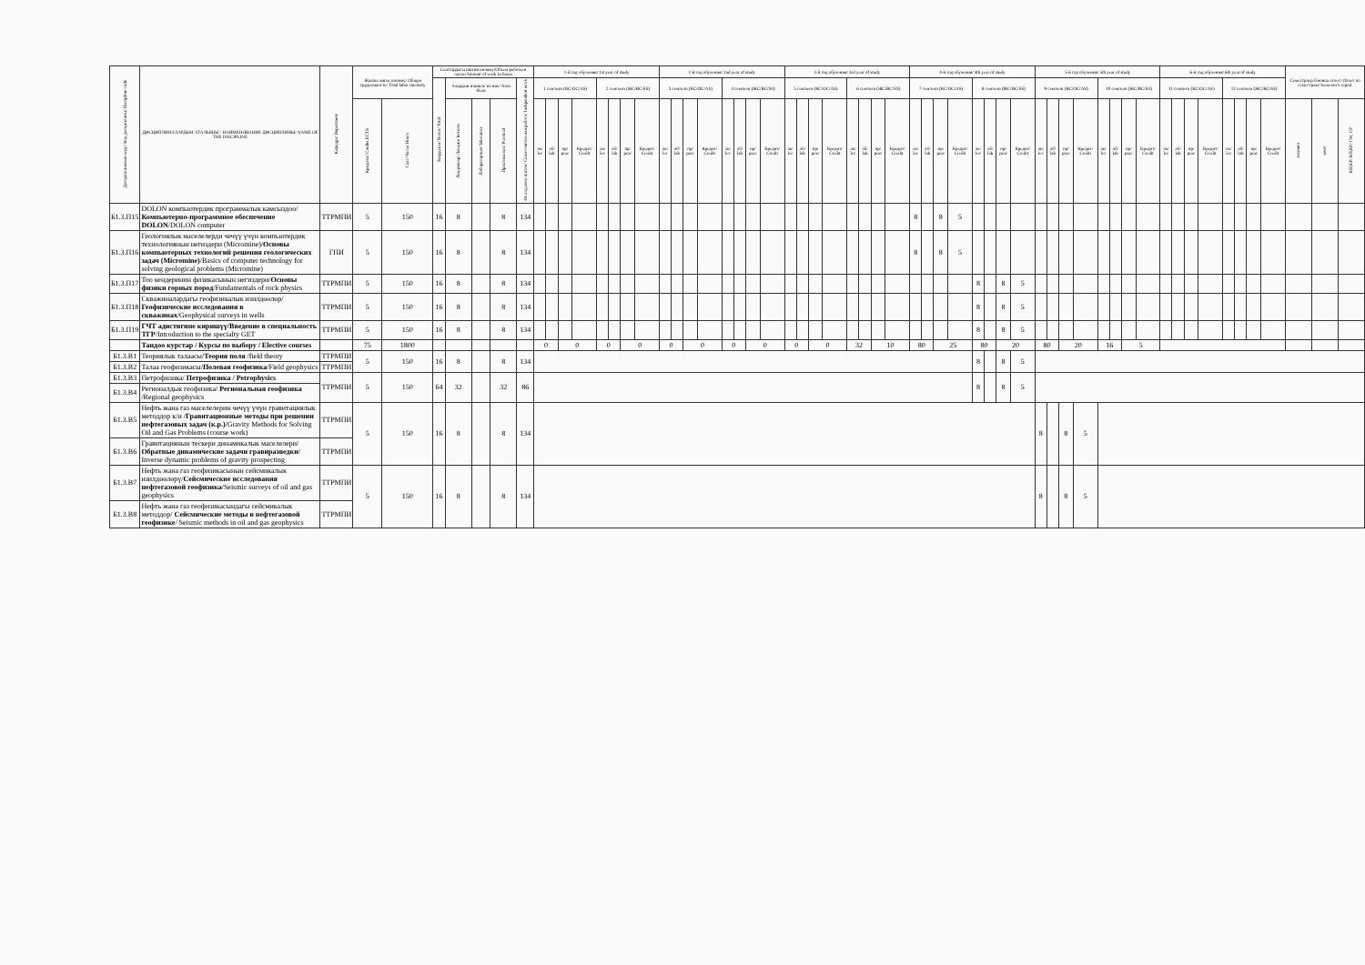| Дисциплинанын коду/ Код дисциплины/ Discipline code | ДИСЦИПЛИНАЛАРДЫН АТАЛЫШЫ / НАИМЕНОВАНИЕ ДИСЦИПЛИНЫ/ NAME OF THE DISCIPLINE | Кафедра/ Department | Жалпы эмгек көлөмү/ Общая трудоемкость/ Total labor intensity | | Сааттардагы иштин көлөмү/Объем работы в часах/Amount of work in hours | | | | | 1-й год обучения/ 1st year of study | | | | | | | | 2-й год обучения/ 2nd year of study | | | | | | | | 3-й год обучения/ 3rd year of study | | | | | | | | 4-й год обучения/ 4th year of study | | | | | | | | 5-й год обучения/ 5th year of study | | | | | | | | 6-й год обучения/ 6th year of study | | | | | | | | Семестрлер боюнча отчет/ Отчет по семестрам/ Semester's report | | |
| --- | --- | --- | --- | --- | --- | --- | --- | --- | --- | --- | --- | --- | --- | --- | --- | --- | --- | --- | --- | --- | --- | --- | --- | --- | --- | --- | --- | --- | --- | --- | --- | --- | --- | --- | --- | --- | --- | --- | --- | --- | --- | --- | --- | --- | --- | --- | --- | --- | --- | --- | --- | --- | --- | --- | --- | --- | --- | --- | --- | --- |
| | | | | | Баардыгы/ Всего/ Total | Алардын ичинен/ из них/ from them | | | Өз алдынча иштөө/ Самостоятельная работа/ Independent work | 1 сем/sem (КС/ОС/AS) | | | | 2 сем/sem (ЖС/ВС/SS) | | | | 3 сем/sem (КС/ОС/AS) | | | | 4 сем/sem (ЖС/ВС/SS) | | | | 5 сем/sem (КС/ОС/AS) | | | | 6 сем/sem (ЖС/ВС/SS) | | | | 7 сем/sem (КС/ОС/AS) | | | | 8 сем/sem (ЖС/ВС/SS) | | | | 9 сем/sem (КС/ОС/AS) | | | | 10 сем/sem (ЖС/ВС/SS) | | | | 11 сем/sem (КС/ОС/AS) | | | | 12 сем/sem (ЖС/ВС/SS) | | | | | | |
| | | | Кредиты/ Credits ECTS | Саат/ Часы/ Hours | | Лекциялар/ Лекции/ lectures | Лабораторные/ laboratory | Практикалык/ Practical | | лк/ lec | лб/ lab | пр/ prac | Кредит/ Credit | лк/ lec | лб/ lab | пр/ prac | Кредит/ Credit | лк/ lec | лб/ lab | пр/ prac | Кредит/ Credit | лк/ lec | лб/ lab | пр/ prac | Кредит/ Credit | лк/ lec | лб/ lab | пр/ prac | Кредит/ Credit | лк/ lec | лб/ lab | пр/ prac | Кредит/ Credit | лк/ lec | лб/ lab | пр/ prac | Кредит/ Credit | лк/ lec | лб/ lab | пр/ prac | Кредит/ Credit | лк/ lec | лб/ lab | пр/ prac | Кредит/ Credit | лк/ lec | лб/ lab | пр/ prac | Кредит/ Credit | лк/ lec | лб/ lab | пр/ prac | Кредит/ Credit | лк/ lec | лб/ lab | пр/ prac | Кредит/ Credit | экзамен | зачет | КП,КР/ КП,КР/ CW, CP |
| Б1.3.П15 | DOLON компьютердик программалык камсыздоо/ Компьютерно-программное обеспечение DOLON /DOLON computer | ТТРМПИ | 5 | 150 | 16 | 8 | | 8 | 134 | | | | | | | | | | | | | | | | | | | | | | | | | 8 | | 8 | 5 | | | | | | | | | | | | | | | | | | | | | | | |
| Б1.3.П16 | Геологиялык маселелерди чечүү үчүн компьютердик технологиянын негиздери (Micromine)/ Основы компьютерных технологий решения геологических задач (Micromine) /Basics of computer technology for solving geological problems (Micromine) | ГПИ | 5 | 150 | 16 | 8 | | 8 | 134 | | | | | | | | | | | | | | | | | | | | | | | | | 8 | | 8 | 5 | | | | | | | | | | | | | | | | | | | | | | | |
| Б1.3.П17 | Тоо кендеринин физикасынын негиздери/ Основы физики горных пород /Fundamentals of rock physics | ТТРМПИ | 5 | 150 | 16 | 8 | | 8 | 134 | | | | | | | | | | | | | | | | | | | | | | | | | | | | | 8 | | 8 | 5 | | | | | | | | | | | | | | | | | | | |
| Б1.3.П18 | Скважиналардагы геофизикалык изилдөөлөр/ Геофизические исследования в скважинах /Geophysical surveys in wells | ТТРМПИ | 5 | 150 | 16 | 8 | | 8 | 134 | | | | | | | | | | | | | | | | | | | | | | | | | | | | | 8 | | 8 | 5 | | | | | | | | | | | | | | | | | | | |
| Б1.3.П19 | ГЧТ адистигине киришүү/Введение в специальность ТГР /Introduction to the specialty GET | ТТРМПИ | 5 | 150 | 16 | 8 | | 8 | 134 | | | | | | | | | | | | | | | | | | | | | | | | | | | | | 8 | | 8 | 5 | | | | | | | | | | | | | | | | | | | |
| | Тандоо курстар / Курсы по выбору / Elective courses | | 75 | 1800 | | | | | | 0 | | 0 | | 0 | | 0 | | 0 | | 0 | | 0 | | 0 | | 0 | | 0 | | 32 | | 10 | | 80 | | 25 | | 80 | | 20 | | 80 | | 20 | | 16 | | 5 | | | | | | | | | | | | |
| Б1.3.В1 | Теориялык талаасы/ Теория поля /field theory | ТТРМПИ | 5 | 150 | 16 | 8 | | 8 | 134 | | | | | | | | | | | | | | | | | | | | | | | | | | | | | 8 | | 8 | 5 | | | | | | | | | | | | | | | | | | | |
| Б1.3.В2 | Талаа геофизикасы/ Полевая геофизика /Field geophysics | ТТРМПИ | | | | | | | | | | | | | | | | | | | | | | | | | | | | | | | | | | | | | | | | | | | | | | | | | | | | | | | | | | |
| Б1.3.В3 | Петрофизика/ Петрофизика / Petrophysics | ТТРМПИ | 5 | 150 | 64 | 32 | | 32 | 86 | | | | | | | | | | | | | | | | | | | | | | | | | | | | | 8 | | 8 | 5 | | | | | | | | | | | | | | | | | | | |
| Б1.3.В4 | Регионалдык геофизика/ Региональная геофизика /Regional geophysics | | | | | | | | | | | | | | | | | | | | | | | | | | | | | | | | | | | | | | | | | | | | | | | | | | | | | | | | | | | |
| Б1.3.В5 | Нефть жана газ маселелерин чечүү үчүн гравитациялык методдор к/и / Гравитационные методы при решении нефтегазовых задач (к.р.) /Gravity Methods for Solving Oil and Gas Problems (course work) | ТТРМПИ | 5 | 150 | 16 | 8 | | 8 | 134 | | | | | | | | | | | | | | | | | | | | | | | | | | | | | | | | | 8 | | 8 | 5 | | | | | | | | | | | | | | | |
| Б1.3.В6 | Гравитациянын тескери динамикалык маселелери/ Обратные динамические задачи гравиразведки / Inverse dynamic problems of gravity prospecting | ТТРМПИ | | | | | | | | | | | | | | | | | | | | | | | | | | | | | | | | | | | | | | | | | | | | | | | | | | | | | | | | | | |
| Б1.3.В7 | Нефть жана газ геофизикасынын сейсмикалык изилдөөлөрү/ Сейсмические исследования нефтегазовой геофизика /Seismic surveys of oil and gas geophysics | ТТРМПИ | 5 | 150 | 16 | 8 | | 8 | 134 | | | | | | | | | | | | | | | | | | | | | | | | | | | | | | | | | 8 | | 8 | 5 | | | | | | | | | | | | | | | |
| Б1.3.В8 | Нефть жана газ геофизикасындагы сейсмикалык методдор/ Сейсмические методы в нефтегазовой геофизике / Seismic methods in oil and gas geophysics | ТТРМПИ | | | | | | | | | | | | | | | | | | | | | | | | | | | | | | | | | | | | | | | | | | | | | | | | | | | | | | | | | | |